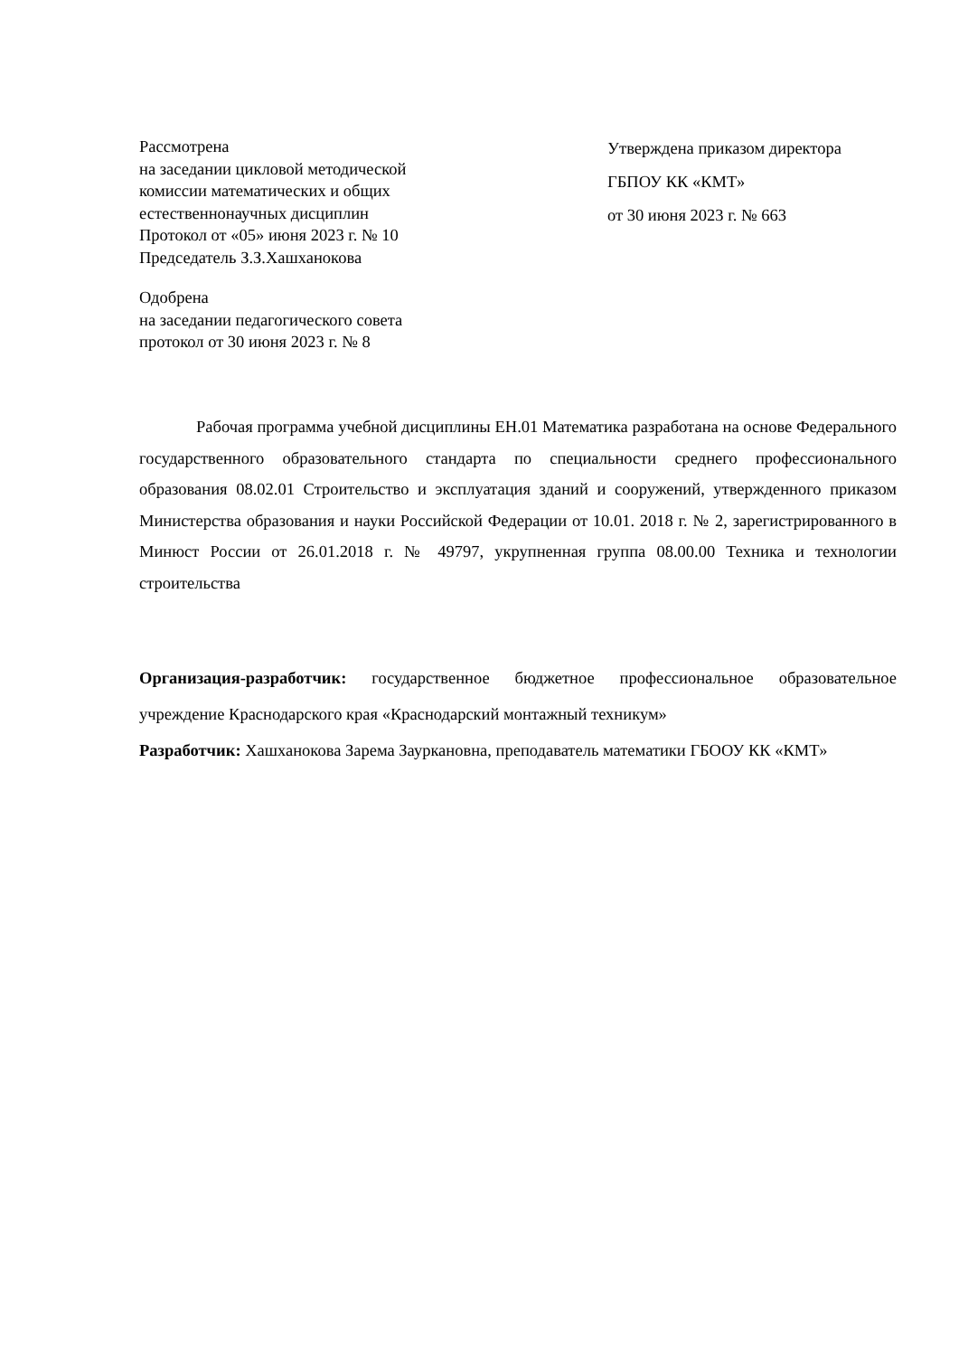Рассмотрена
на заседании цикловой методической
комиссии математических и общих
естественнонаучных дисциплин
Протокол от «05» июня 2023 г. № 10
Председатель З.З.Хашханокова
Одобрена
на заседании педагогического совета
протокол от 30 июня 2023 г. № 8
Утверждена приказом директора
ГБПОУ КК «КМТ»
от 30 июня 2023 г. № 663
Рабочая программа учебной дисциплины ЕН.01 Математика разработана на основе Федерального государственного образовательного стандарта по специальности среднего профессионального образования 08.02.01 Строительство и эксплуатация зданий и сооружений, утвержденного приказом Министерства образования и науки Российской Федерации от 10.01. 2018 г. № 2, зарегистрированного в Минюст России от 26.01.2018 г. № 49797, укрупненная группа 08.00.00 Техника и технологии строительства
Организация-разработчик: государственное бюджетное профессиональное образовательное учреждение Краснодарского края «Краснодарский монтажный техникум»
Разработчик: Хашханокова Зарема Зауркановна, преподаватель математики ГБООУ КК «КМТ»